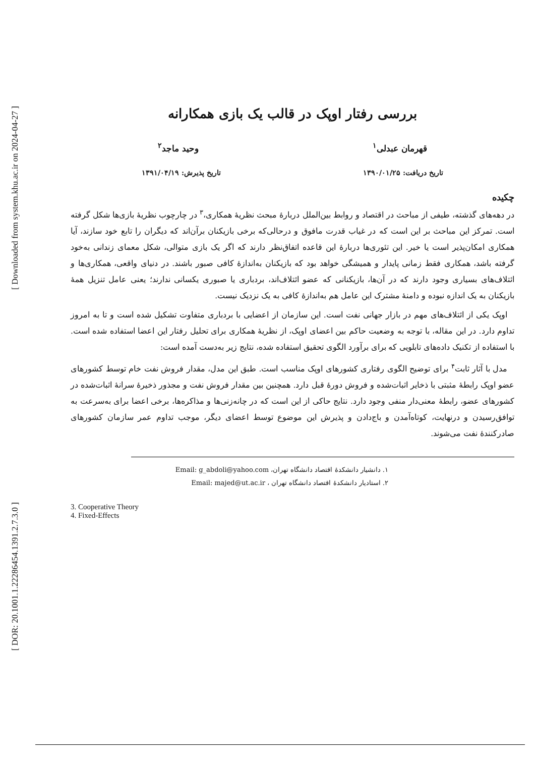[ Downloaded from system.khu.ac.ir on 2024-04-27 ]
[ DOR: 20.1001.1.22286454.1391.2.7.3.0 ]
بررسی رفتار اوپک در قالب یک بازی همکارانه
قهرمان عبدلی<sup>۱</sup> وحید ماجد<sup>۲</sup>
تاریخ دریافت: ۱۳۹۰/۰۱/۲۵ تاریخ پذیرش: ۱۳۹۱/۰۴/۱۹
چکیده
در دهه‌های گذشته، طیفی از مباحث در اقتصاد و روابط بین‌الملل دربارهٔ مبحث نظریهٔ همکاری،<sup>۳</sup> در چارچوب نظریهٔ بازی‌ها شکل گرفته است. تمرکز این مباحث بر این است که در غیاب قدرت مافوق و درحالی‌که برخی بازیکنان برآن‌اند که دیگران را تابع خود سازند، آیا همکاری امکان‌پذیر است یا خیر. این تئوری‌ها دربارهٔ این قاعده اتفاق‌نظر دارند که اگر یک بازی متوالی، شکل معمای زندانی به‌خود گرفته باشد، همکاری فقط زمانی پایدار و همیشگی خواهد بود که بازیکنان به‌اندازهٔ کافی صبور باشند. در دنیای واقعی، همکاری‌ها و ائتلاف‌های بسیاری وجود دارند که در آن‌ها، بازیکنانی که عضو ائتلاف‌اند، بردباری یا صبوری یکسانی ندارند؛ یعنی عامل تنزیل همهٔ بازیکنان به یک اندازه نبوده و دامنهٔ مشترک این عامل هم به‌اندازهٔ کافی به یک نزدیک نیست.
اوپک یکی از ائتلاف‌های مهم در بازار جهانی نفت است. این سازمان از اعضایی با بردباری متفاوت تشکیل شده است و تا به امروز تداوم دارد. در این مقاله، با توجه به وضعیت حاکم بین اعضای اوپک، از نظریهٔ همکاری برای تحلیل رفتار این اعضا استفاده شده است. با استفاده از تکنیک داده‌های تابلویی که برای برآورد الگوی تحقیق استفاده شده، نتایج زیر به‌دست آمده است:
مدل با آثار ثابت<sup>۴</sup> برای توضیح الگوی رفتاری کشورهای اوپک مناسب است. طبق این مدل، مقدار فروش نفت خام توسط کشورهای عضو اوپک رابطهٔ مثبتی با ذخایر اثبات‌شده و فروش دورهٔ قبل دارد. همچنین بین مقدار فروش نفت و مجذور ذخیرهٔ سرانهٔ اثبات‌شده در کشورهای عضو، رابطهٔ معنی‌دار منفی وجود دارد. نتایج حاکی از این است که در چانه‌زنی‌ها و مذاکره‌ها، برخی اعضا برای به‌سرعت به توافق‌رسیدن و درنهایت، کوتاه‌آمدن و باج‌دادن و پذیرش این موضوع توسط اعضای دیگر، موجب تداوم عمر سازمان کشورهای صادرکنندهٔ نفت می‌شوند.
۱. دانشیار دانشکدهٔ اقتصاد دانشگاه تهران، Email: g_abdoli@yahoo.com
۲. استادیار دانشکدهٔ اقتصاد دانشگاه تهران ، Email: majed@ut.ac.ir
3. Cooperative Theory
4. Fixed-Effects